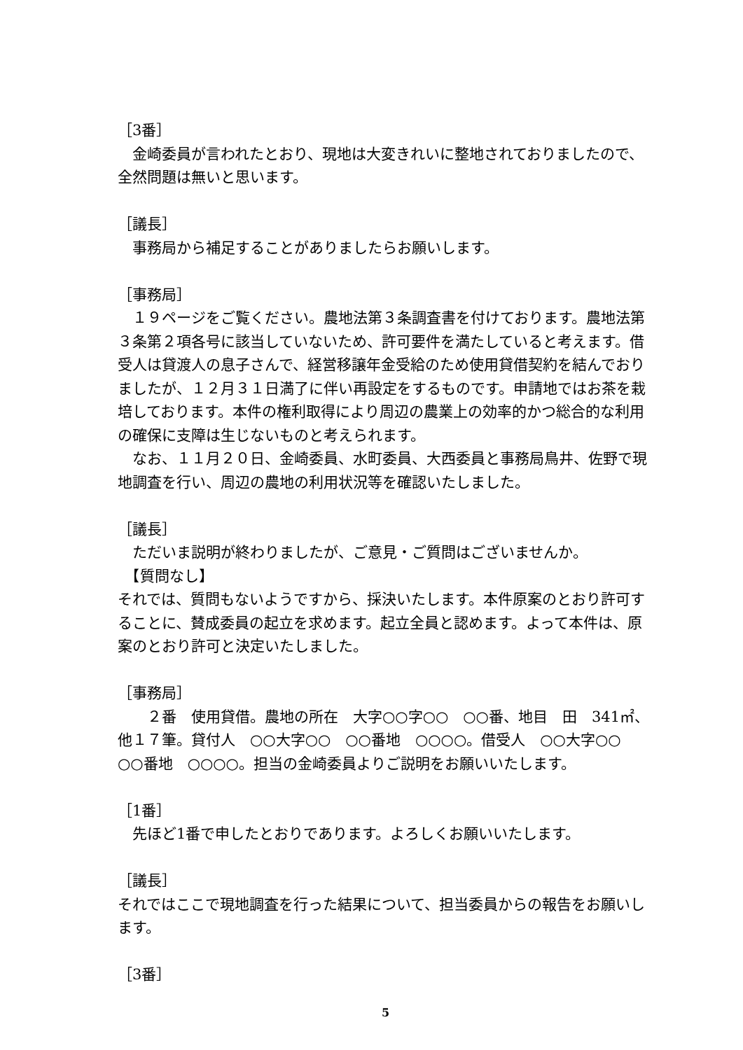［3番］
　金崎委員が言われたとおり、現地は大変きれいに整地されておりましたので、全然問題は無いと思います。
［議長］
　事務局から補足することがありましたらお願いします。
［事務局］
　１９ページをご覧ください。農地法第３条調査書を付けております。農地法第３条第２項各号に該当していないため、許可要件を満たしていると考えます。借受人は貸渡人の息子さんで、経営移譲年金受給のため使用貸借契約を結んでおりましたが、１２月３１日満了に伴い再設定をするものです。申請地ではお茶を栽培しております。本件の権利取得により周辺の農業上の効率的かつ総合的な利用の確保に支障は生じないものと考えられます。
　なお、１１月２０日、金崎委員、水町委員、大西委員と事務局鳥井、佐野で現地調査を行い、周辺の農地の利用状況等を確認いたしました。
［議長］
　ただいま説明が終わりましたが、ご意見・ご質問はございませんか。
　【質問なし】
それでは、質問もないようですから、採決いたします。本件原案のとおり許可することに、賛成委員の起立を求めます。起立全員と認めます。よって本件は、原案のとおり許可と決定いたしました。
［事務局］
　　２番　使用貸借。農地の所在　大字○○字○○　○○番、地目　田　341㎡、他１７筆。貸付人　○○大字○○　○○番地　○○○○。借受人　○○大字○○　○○番地　○○○○。担当の金崎委員よりご説明をお願いいたします。
［1番］
　先ほど1番で申したとおりであります。よろしくお願いいたします。
［議長］
それではここで現地調査を行った結果について、担当委員からの報告をお願いします。
［3番］
5